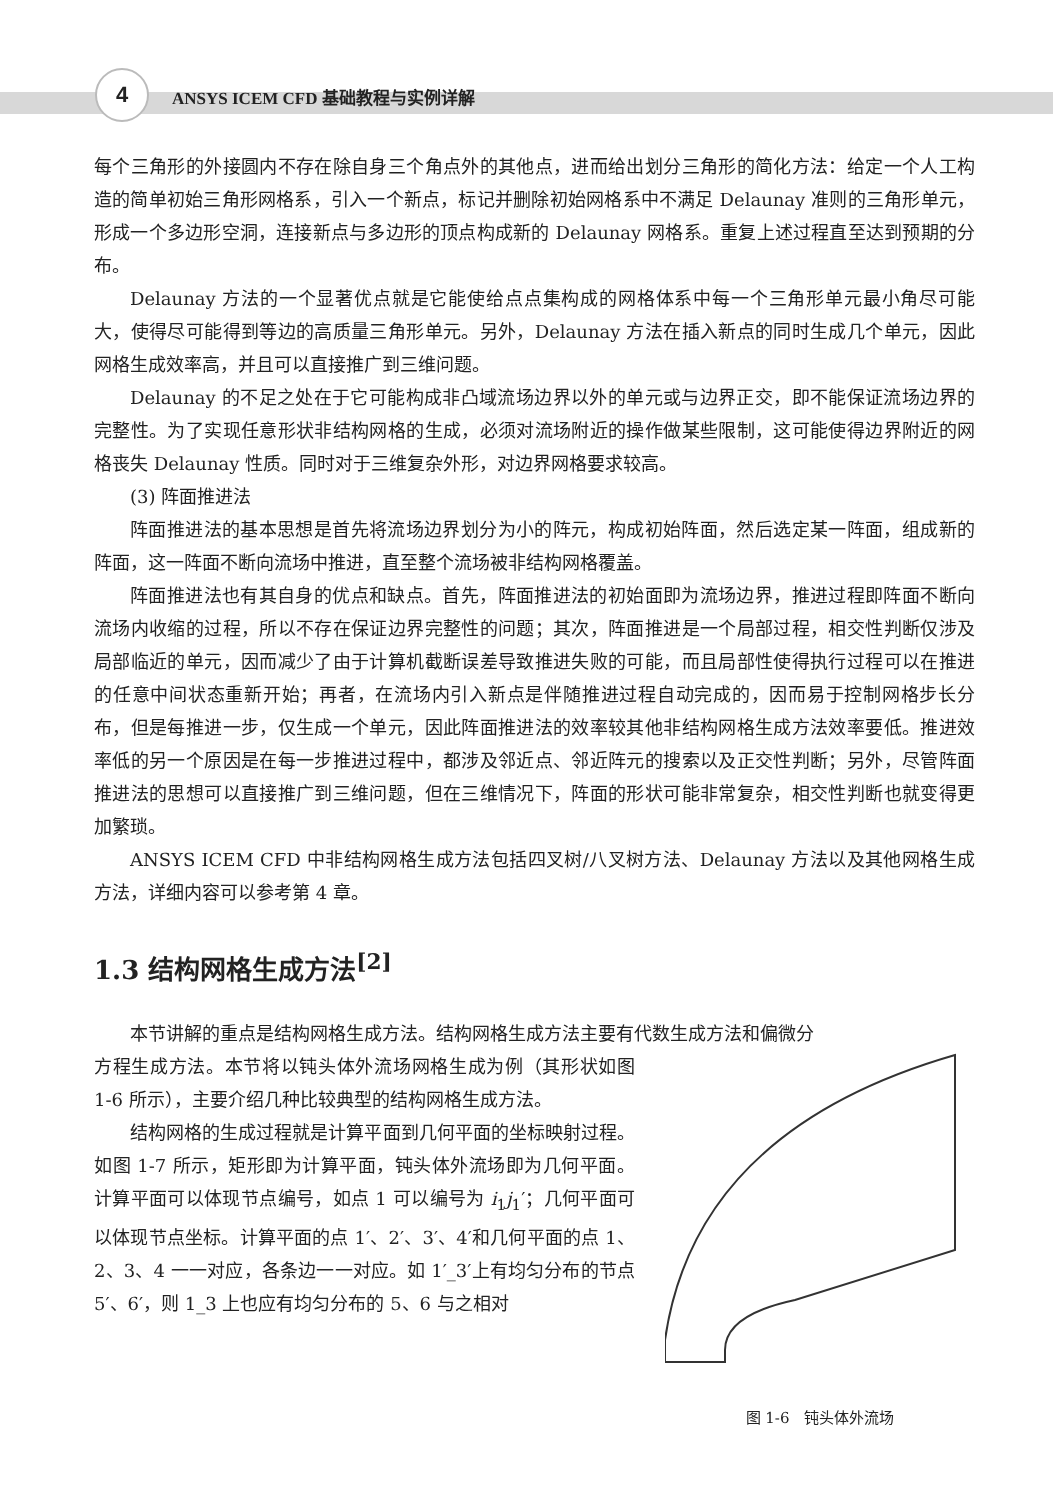4 ANSYS ICEM CFD 基础教程与实例详解
每个三角形的外接圆内不存在除自身三个角点外的其他点，进而给出划分三角形的简化方法：给定一个人工构造的简单初始三角形网格系，引入一个新点，标记并删除初始网格系中不满足 Delaunay 准则的三角形单元，形成一个多边形空洞，连接新点与多边形的顶点构成新的 Delaunay 网格系。重复上述过程直至达到预期的分布。
Delaunay 方法的一个显著优点就是它能使给点点集构成的网格体系中每一个三角形单元最小角尽可能大，使得尽可能得到等边的高质量三角形单元。另外，Delaunay 方法在插入新点的同时生成几个单元，因此网格生成效率高，并且可以直接推广到三维问题。
Delaunay 的不足之处在于它可能构成非凸域流场边界以外的单元或与边界正交，即不能保证流场边界的完整性。为了实现任意形状非结构网格的生成，必须对流场附近的操作做某些限制，这可能使得边界附近的网格丧失 Delaunay 性质。同时对于三维复杂外形，对边界网格要求较高。
(3) 阵面推进法
阵面推进法的基本思想是首先将流场边界划分为小的阵元，构成初始阵面，然后选定某一阵面，组成新的阵面，这一阵面不断向流场中推进，直至整个流场被非结构网格覆盖。
阵面推进法也有其自身的优点和缺点。首先，阵面推进法的初始面即为流场边界，推进过程即阵面不断向流场内收缩的过程，所以不存在保证边界完整性的问题；其次，阵面推进是一个局部过程，相交性判断仅涉及局部临近的单元，因而减少了由于计算机截断误差导致推进失败的可能，而且局部性使得执行过程可以在推进的任意中间状态重新开始；再者，在流场内引入新点是伴随推进过程自动完成的，因而易于控制网格步长分布，但是每推进一步，仅生成一个单元，因此阵面推进法的效率较其他非结构网格生成方法效率要低。推进效率低的另一个原因是在每一步推进过程中，都涉及邻近点、邻近阵元的搜索以及正交性判断；另外，尽管阵面推进法的思想可以直接推广到三维问题，但在三维情况下，阵面的形状可能非常复杂，相交性判断也就变得更加繁琐。
ANSYS ICEM CFD 中非结构网格生成方法包括四叉树/八叉树方法、Delaunay 方法以及其他网格生成方法，详细内容可以参考第 4 章。
1.3 结构网格生成方法<sup>[2]</sup>
本节讲解的重点是结构网格生成方法。结构网格生成方法主要有代数生成方法和偏微分
方程生成方法。本节将以钝头体外流场网格生成为例（其形状如图 1-6 所示），主要介绍几种比较典型的结构网格生成方法。
结构网格的生成过程就是计算平面到几何平面的坐标映射过程。如图 1-7 所示，矩形即为计算平面，钝头体外流场即为几何平面。计算平面可以体现节点编号，如点 1 可以编号为 i<sub>1</sub>j<sub>1</sub>′；几何平面可以体现节点坐标。计算平面的点 1′、2′、3′、4′和几何平面的点 1、2、3、4 一一对应，各条边一一对应。如 1′_3′上有均匀分布的节点 5′、6′，则 1_3 上也应有均匀分布的 5、6 与之相对
图 1-6　钝头体外流场